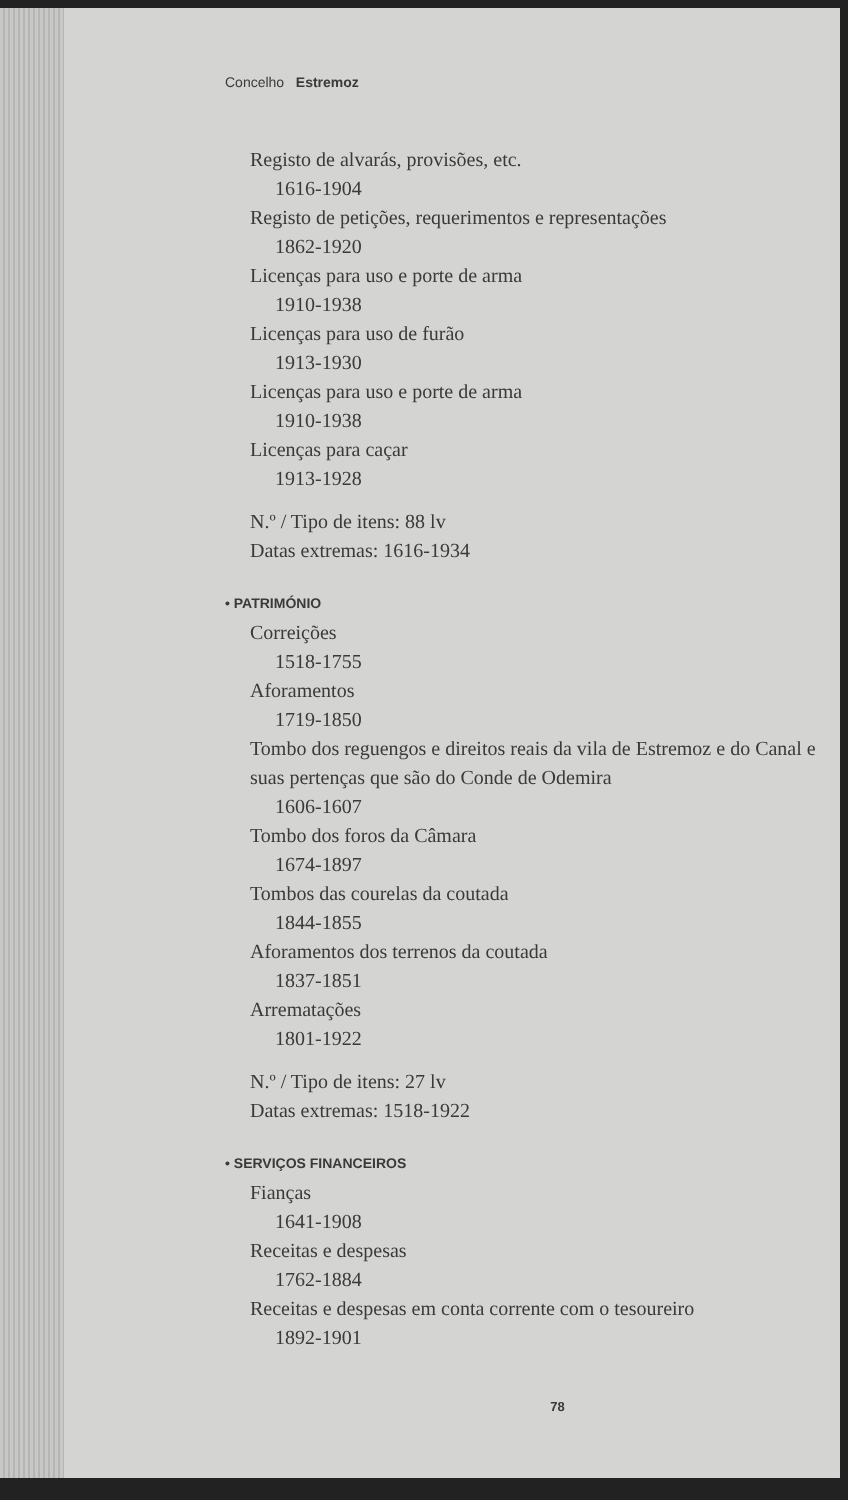Concelho Estremoz
Registo de alvarás, provisões, etc.
1616-1904
Registo de petições, requerimentos e representações
1862-1920
Licenças para uso e porte de arma
1910-1938
Licenças para uso de furão
1913-1930
Licenças para uso e porte de arma
1910-1938
Licenças para caçar
1913-1928
N.º / Tipo de itens: 88 lv
Datas extremas: 1616-1934
• PATRIMÓNIO
Correições
1518-1755
Aforamentos
1719-1850
Tombo dos reguengos e direitos reais da vila de Estremoz e do Canal e suas pertenças que são do Conde de Odemira
1606-1607
Tombo dos foros da Câmara
1674-1897
Tombos das courelas da coutada
1844-1855
Aforamentos dos terrenos da coutada
1837-1851
Arrematações
1801-1922
N.º / Tipo de itens: 27 lv
Datas extremas: 1518-1922
• SERVIÇOS FINANCEIROS
Fianças
1641-1908
Receitas e despesas
1762-1884
Receitas e despesas em conta corrente com o tesoureiro
1892-1901
78